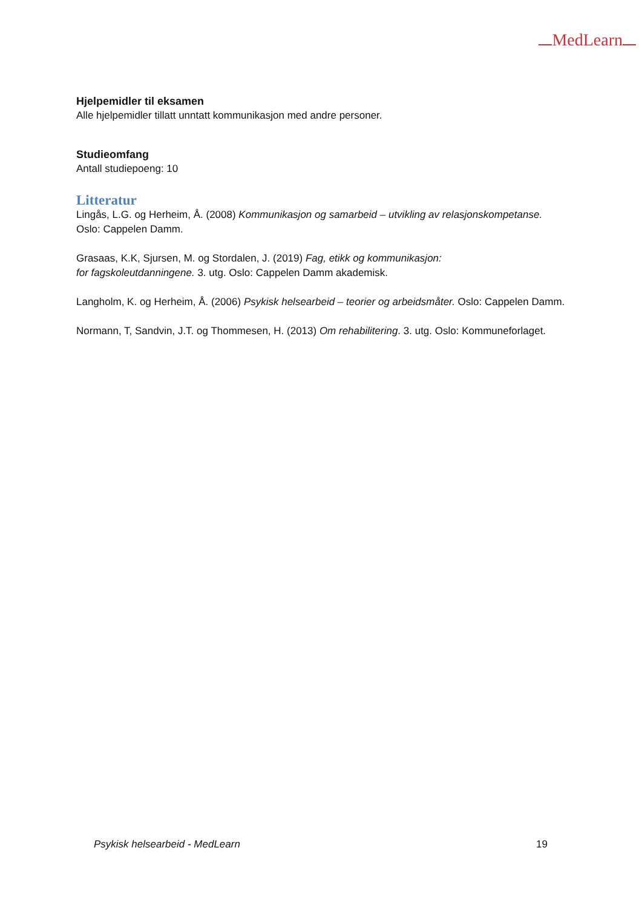MedLearn
Hjelpemidler til eksamen
Alle hjelpemidler tillatt unntatt kommunikasjon med andre personer.
Studieomfang
Antall studiepoeng: 10
Litteratur
Lingås, L.G. og Herheim, Å. (2008) Kommunikasjon og samarbeid – utvikling av relasjonskompetanse. Oslo: Cappelen Damm.
Grasaas, K.K, Sjursen, M. og Stordalen, J. (2019) Fag, etikk og kommunikasjon:
for fagskoleutdanningene. 3. utg. Oslo: Cappelen Damm akademisk.
Langholm, K. og Herheim, Å. (2006) Psykisk helsearbeid – teorier og arbeidsmåter. Oslo: Cappelen Damm.
Normann, T, Sandvin, J.T. og Thommesen, H. (2013) Om rehabilitering. 3. utg. Oslo: Kommuneforlaget.
Psykisk helsearbeid - MedLearn 19